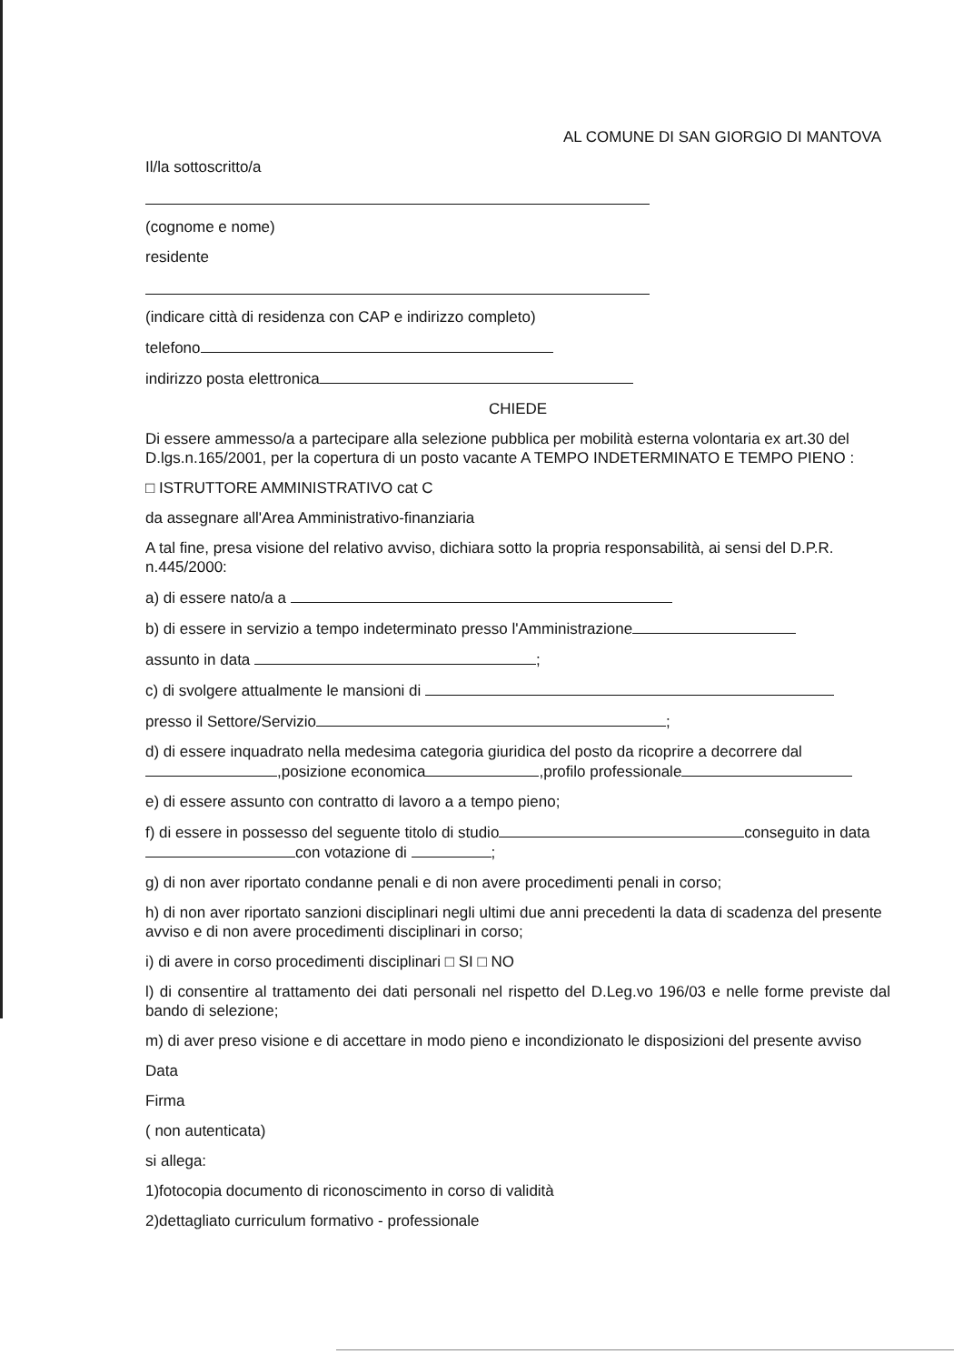AL COMUNE DI SAN GIORGIO DI MANTOVA
Il/la sottoscritto/a
(cognome e nome)
residente
(indicare città di residenza con CAP e indirizzo completo)
telefono
indirizzo posta elettronica
CHIEDE
Di essere ammesso/a a partecipare alla selezione pubblica per mobilità esterna volontaria ex art.30 del D.lgs.n.165/2001, per la copertura di un posto vacante A TEMPO INDETERMINATO E TEMPO PIENO :
□ ISTRUTTORE AMMINISTRATIVO cat C
da assegnare all'Area Amministrativo-finanziaria
A tal fine, presa visione del relativo avviso, dichiara sotto la propria responsabilità, ai sensi del D.P.R. n.445/2000:
a) di essere nato/a a
b) di essere in servizio a tempo indeterminato presso l'Amministrazione
assunto in data ;
c) di svolgere attualmente le mansioni di
presso il Settore/Servizio ;
d) di essere inquadrato nella medesima categoria giuridica del posto da ricoprire a decorrere dal ,posizione economica ,profilo professionale
e) di essere assunto con contratto di lavoro a a tempo pieno;
f) di essere in possesso del seguente titolo di studio conseguito in data con votazione di ;
g) di non aver riportato condanne penali e di non avere procedimenti penali in corso;
h) di non aver riportato sanzioni disciplinari negli ultimi due anni precedenti la data di scadenza del presente avviso e di non avere procedimenti disciplinari in corso;
i) di avere in corso procedimenti disciplinari □ SI □ NO
l) di consentire al trattamento dei dati personali nel rispetto del D.Leg.vo 196/03 e nelle forme previste dal bando di selezione;
m) di aver preso visione e di accettare in modo pieno e incondizionato le disposizioni del presente avviso
Data
Firma
( non autenticata)
si allega:
1)fotocopia documento di riconoscimento in corso di validità
2)dettagliato curriculum formativo - professionale